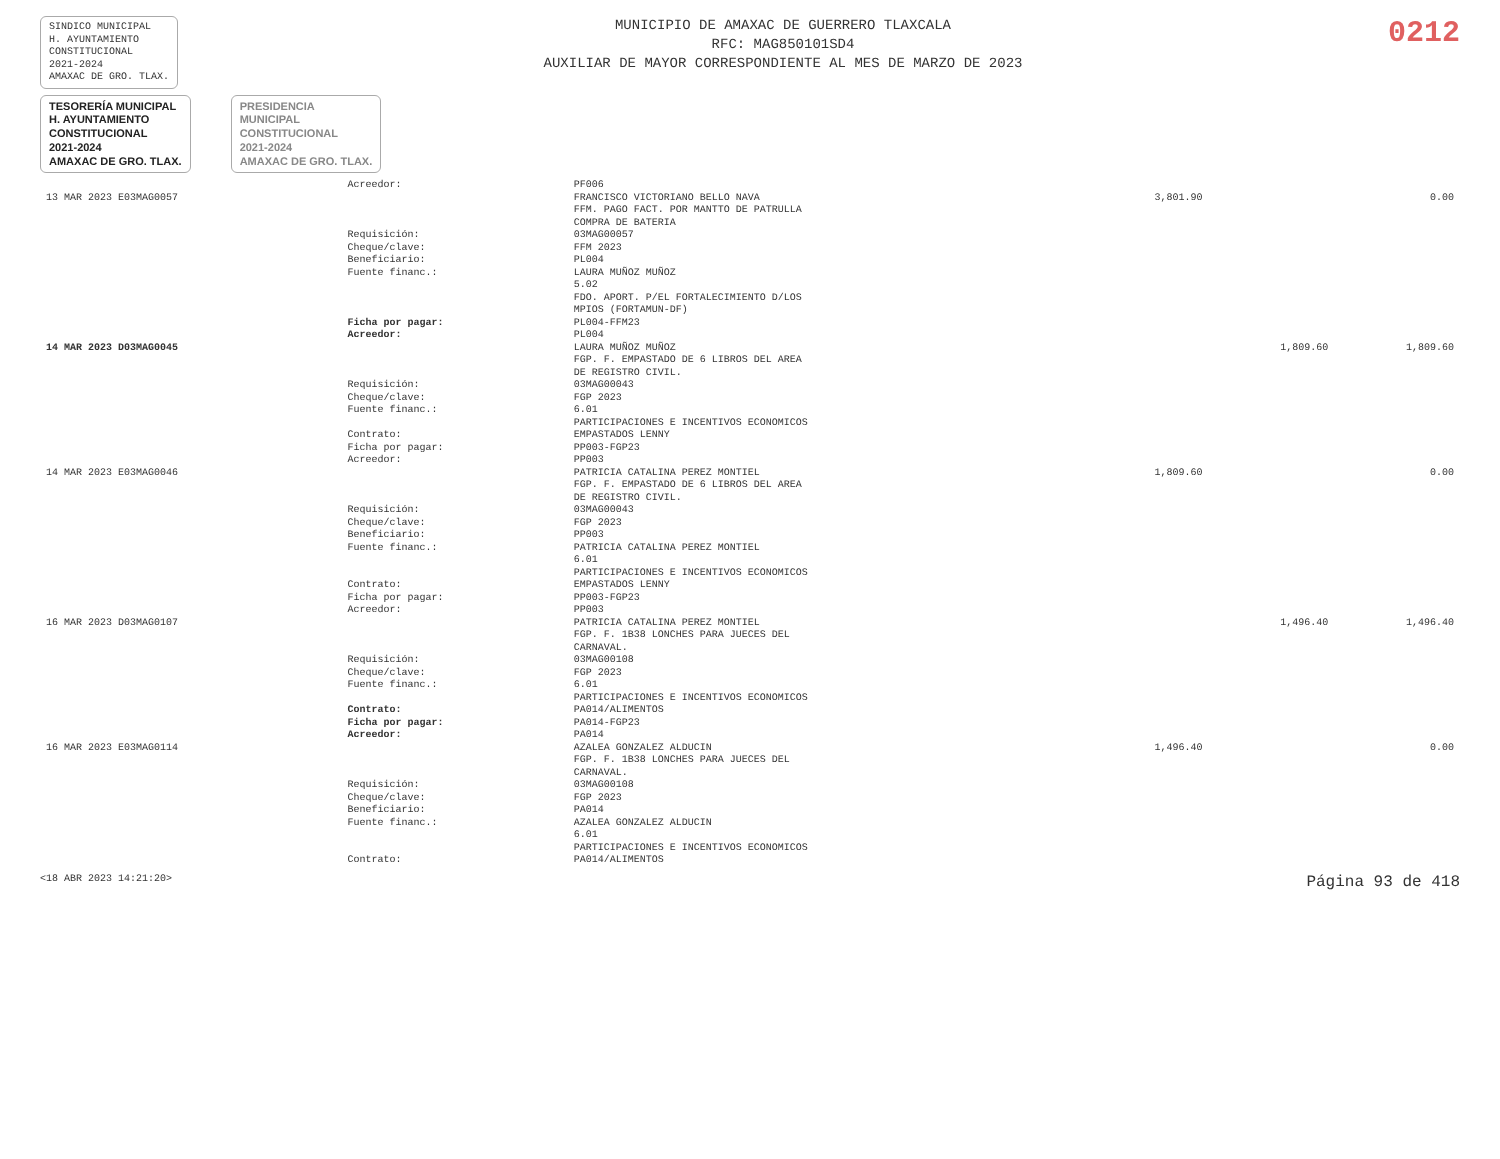SINDICO MUNICIPAL
H. AYUNTAMIENTO
CONSTITUCIONAL
2021-2024
AMAXAC DE GRO. TLAX.
MUNICIPIO DE AMAXAC DE GUERRERO TLAXCALA
RFC: MAG850101SD4
AUXILIAR DE MAYOR CORRESPONDIENTE AL MES DE MARZO DE 2023
0212
TESORERÍA MUNICIPAL
H. AYUNTAMIENTO
CONSTITUCIONAL
2021-2024
AMAXAC DE GRO. TLAX.
PRESIDENCIA
MUNICIPAL
CONSTITUCIONAL
2021-2024
AMAXAC DE GRO. TLAX.
| | Acreedor: | PF006 | | | |
| 13 MAR 2023 E03MAG0057 | | FRANCISCO VICTORIANO BELLO NAVA FFM. PAGO FACT. POR MANTTO DE PATRULLA COMPRA DE BATERIA | 3,801.90 | | 0.00 |
| | Requisición: Cheque/clave: Beneficiario: | 03MAG00057 FFM 2023 PL004 | | | |
| | Fuente financ.: | LAURA MUÑOZ MUÑOZ 5.02 FDO. APORT. P/EL FORTALECIMIENTO D/LOS MPIOS (FORTAMUN-DF) | | | |
| | Ficha por pagar: | PL004-FFM23 | | | |
| | Acreedor: | PL004 | | | |
| 14 MAR 2023 D03MAG0045 | | LAURA MUÑOZ MUÑOZ FGP. F. EMPASTADO DE 6 LIBROS DEL AREA DE REGISTRO CIVIL. | | 1,809.60 | 1,809.60 |
| | Requisición: Cheque/clave: Fuente financ.: | 03MAG00043 FGP 2023 6.01 PARTICIPACIONES E INCENTIVOS ECONOMICOS | | | |
| | Contrato: Ficha por pagar: | EMPASTADOS LENNY PP003-FGP23 | | | |
| | Acreedor: | PP003 | | | |
| 14 MAR 2023 E03MAG0046 | | PATRICIA CATALINA PEREZ MONTIEL FGP. F. EMPASTADO DE 6 LIBROS DEL AREA DE REGISTRO CIVIL. | 1,809.60 | | 0.00 |
| | Requisición: Cheque/clave: Beneficiario: | 03MAG00043 FGP 2023 PP003 | | | |
| | Fuente financ.: | PATRICIA CATALINA PEREZ MONTIEL 6.01 PARTICIPACIONES E INCENTIVOS ECONOMICOS | | | |
| | Contrato: Ficha por pagar: | EMPASTADOS LENNY PP003-FGP23 | | | |
| | Acreedor: | PP003 | | | |
| 16 MAR 2023 D03MAG0107 | | PATRICIA CATALINA PEREZ MONTIEL FGP. F. 1B38 LONCHES PARA JUECES DEL CARNAVAL. | | 1,496.40 | 1,496.40 |
| | Requisición: Cheque/clave: Fuente financ.: | 03MAG00108 FGP 2023 6.01 PARTICIPACIONES E INCENTIVOS ECONOMICOS | | | |
| | Contrato: Ficha por pagar: | PA014/ALIMENTOS PA014-FGP23 | | | |
| | Acreedor: | PA014 | | | |
| 16 MAR 2023 E03MAG0114 | | AZALEA GONZALEZ ALDUCIN FGP. F. 1B38 LONCHES PARA JUECES DEL CARNAVAL. | 1,496.40 | | 0.00 |
| | Requisición: Cheque/clave: Beneficiario: | 03MAG00108 FGP 2023 PA014 | | | |
| | Fuente financ.: | AZALEA GONZALEZ ALDUCIN 6.01 PARTICIPACIONES E INCENTIVOS ECONOMICOS | | | |
| | Contrato: | PA014/ALIMENTOS | | | |
<18 ABR 2023 14:21:20> Página 93 de 418